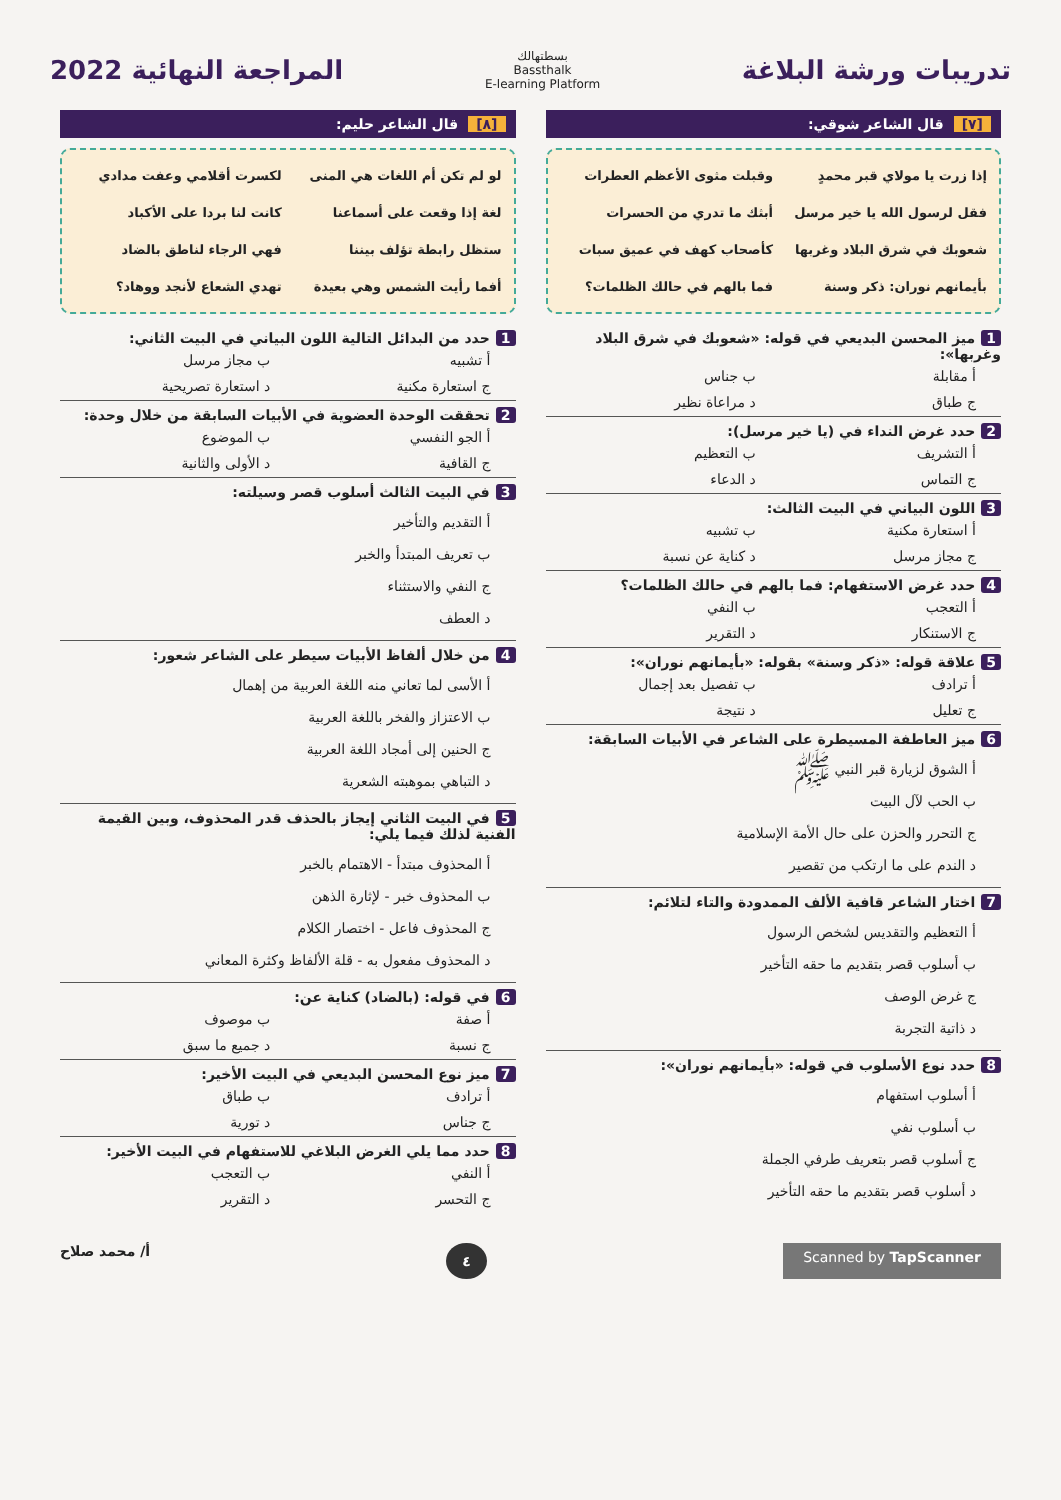تدريبات ورشة البلاغة
بسطتهالك
Bassthalk
E-learning Platform
المراجعة النهائية 2022
[٧] قال الشاعر شوقي:
| إذا زرت يا مولاي قبر محمدٍ | وقبلت مثوى الأعظم العطرات |
| فقل لرسول الله يا خير مرسل | أبثك ما تدري من الحسرات |
| شعوبك في شرق البلاد وغربها | كأصحاب كهف في عميق سبات |
| بأيمانهم نوران: ذكر وسنة | فما بالهم في حالك الظلمات؟ |
1 ميز المحسن البديعي في قوله: «شعوبك في شرق البلاد وغربها»:
أ مقابلة
ب جناس
ج طباق
د مراعاة نظير
2 حدد غرض النداء في (يا خير مرسل):
أ التشريف
ب التعظيم
ج التماس
د الدعاء
3 اللون البياني في البيت الثالث:
أ استعارة مكنية
ب تشبيه
ج مجاز مرسل
د كناية عن نسبة
4 حدد غرض الاستفهام: فما بالهم في حالك الظلمات؟
أ التعجب
ب النفي
ج الاستنكار
د التقرير
5 علاقة قوله: «ذكر وسنة» بقوله: «بأيمانهم نوران»:
أ ترادف
ب تفصيل بعد إجمال
ج تعليل
د نتيجة
6 ميز العاطفة المسيطرة على الشاعر في الأبيات السابقة:
أ الشوق لزيارة قبر النبي ﷺ
ب الحب لآل البيت
ج التحرر والحزن على حال الأمة الإسلامية
د الندم على ما ارتكب من تقصير
7 اختار الشاعر قافية الألف الممدودة والتاء لتلائم:
أ التعظيم والتقديس لشخص الرسول
ب أسلوب قصر بتقديم ما حقه التأخير
ج غرض الوصف
د ذاتية التجربة
8 حدد نوع الأسلوب في قوله: «بأيمانهم نوران»:
أ أسلوب استفهام
ب أسلوب نفي
ج أسلوب قصر بتعريف طرفي الجملة
د أسلوب قصر بتقديم ما حقه التأخير
[٨] قال الشاعر حليم:
| لو لم تكن أم اللغات هي المنى | لكسرت أقلامي وعفت مدادي |
| لغة إذا وقعت على أسماعنا | كانت لنا بردا على الأكباد |
| ستظل رابطة تؤلف بيننا | فهي الرجاء لناطق بالضاد |
| أفما رأيت الشمس وهي بعيدة | تهدي الشعاع لأنجد ووهاد؟ |
1 حدد من البدائل التالية اللون البياني في البيت الثاني:
أ تشبيه
ب مجاز مرسل
ج استعارة مكنية
د استعارة تصريحية
2 تحققت الوحدة العضوية في الأبيات السابقة من خلال وحدة:
أ الجو النفسي
ب الموضوع
ج القافية
د الأولى والثانية
3 في البيت الثالث أسلوب قصر وسيلته:
أ التقديم والتأخير
ب تعريف المبتدأ والخبر
ج النفي والاستثناء
د العطف
4 من خلال ألفاظ الأبيات سيطر على الشاعر شعور:
أ الأسى لما تعاني منه اللغة العربية من إهمال
ب الاعتزاز والفخر باللغة العربية
ج الحنين إلى أمجاد اللغة العربية
د التباهي بموهبته الشعرية
5 في البيت الثاني إيجاز بالحذف قدر المحذوف، وبين القيمة الفنية لذلك فيما يلي:
أ المحذوف مبتدأ - الاهتمام بالخبر
ب المحذوف خبر - لإثارة الذهن
ج المحذوف فاعل - اختصار الكلام
د المحذوف مفعول به - قلة الألفاظ وكثرة المعاني
6 في قوله: (بالضاد) كناية عن:
أ صفة
ب موصوف
ج نسبة
د جميع ما سبق
7 ميز نوع المحسن البديعي في البيت الأخير:
أ ترادف
ب طباق
ج جناس
د تورية
8 حدد مما يلي الغرض البلاغي للاستفهام في البيت الأخير:
أ النفي
ب التعجب
ج التحسر
د التقرير
Scanned by TapScanner ٤ أ/ محمد صلاح